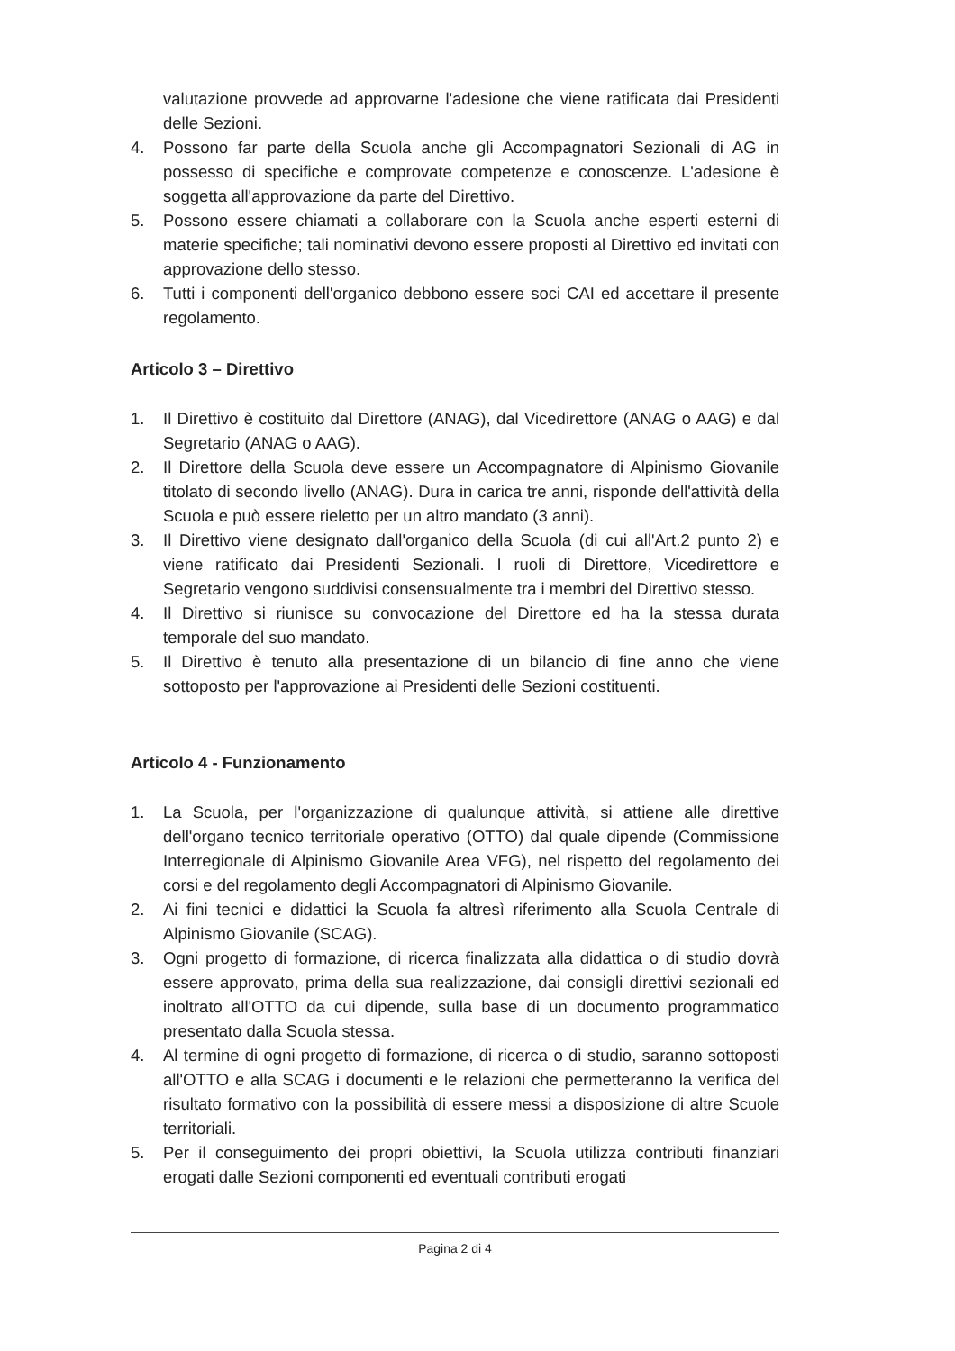valutazione provvede ad approvarne l'adesione che viene ratificata dai Presidenti delle Sezioni.
4. Possono far parte della Scuola anche gli Accompagnatori Sezionali di AG in possesso di specifiche e comprovate competenze e conoscenze. L'adesione è soggetta all'approvazione da parte del Direttivo.
5. Possono essere chiamati a collaborare con la Scuola anche esperti esterni di materie specifiche; tali nominativi devono essere proposti al Direttivo ed invitati con approvazione dello stesso.
6. Tutti i componenti dell'organico debbono essere soci CAI ed accettare il presente regolamento.
Articolo 3 – Direttivo
1. Il Direttivo è costituito dal Direttore (ANAG), dal Vicedirettore (ANAG o AAG) e dal Segretario (ANAG o AAG).
2. Il Direttore della Scuola deve essere un Accompagnatore di Alpinismo Giovanile titolato di secondo livello (ANAG). Dura in carica tre anni, risponde dell'attività della Scuola e può essere rieletto per un altro mandato (3 anni).
3. Il Direttivo viene designato dall'organico della Scuola (di cui all'Art.2 punto 2) e viene ratificato dai Presidenti Sezionali. I ruoli di Direttore, Vicedirettore e Segretario vengono suddivisi consensualmente tra i membri del Direttivo stesso.
4. Il Direttivo si riunisce su convocazione del Direttore ed ha la stessa durata temporale del suo mandato.
5. Il Direttivo è tenuto alla presentazione di un bilancio di fine anno che viene sottoposto per l'approvazione ai Presidenti delle Sezioni costituenti.
Articolo 4 - Funzionamento
1. La Scuola, per l'organizzazione di qualunque attività, si attiene alle direttive dell'organo tecnico territoriale operativo (OTTO) dal quale dipende (Commissione Interregionale di Alpinismo Giovanile Area VFG), nel rispetto del regolamento dei corsi e del regolamento degli Accompagnatori di Alpinismo Giovanile.
2. Ai fini tecnici e didattici la Scuola fa altresì riferimento alla Scuola Centrale di Alpinismo Giovanile (SCAG).
3. Ogni progetto di formazione, di ricerca finalizzata alla didattica o di studio dovrà essere approvato, prima della sua realizzazione, dai consigli direttivi sezionali ed inoltrato all'OTTO da cui dipende, sulla base di un documento programmatico presentato dalla Scuola stessa.
4. Al termine di ogni progetto di formazione, di ricerca o di studio, saranno sottoposti all'OTTO e alla SCAG i documenti e le relazioni che permetteranno la verifica del risultato formativo con la possibilità di essere messi a disposizione di altre Scuole territoriali.
5. Per il conseguimento dei propri obiettivi, la Scuola utilizza contributi finanziari erogati dalle Sezioni componenti ed eventuali contributi erogati
Pagina 2 di 4